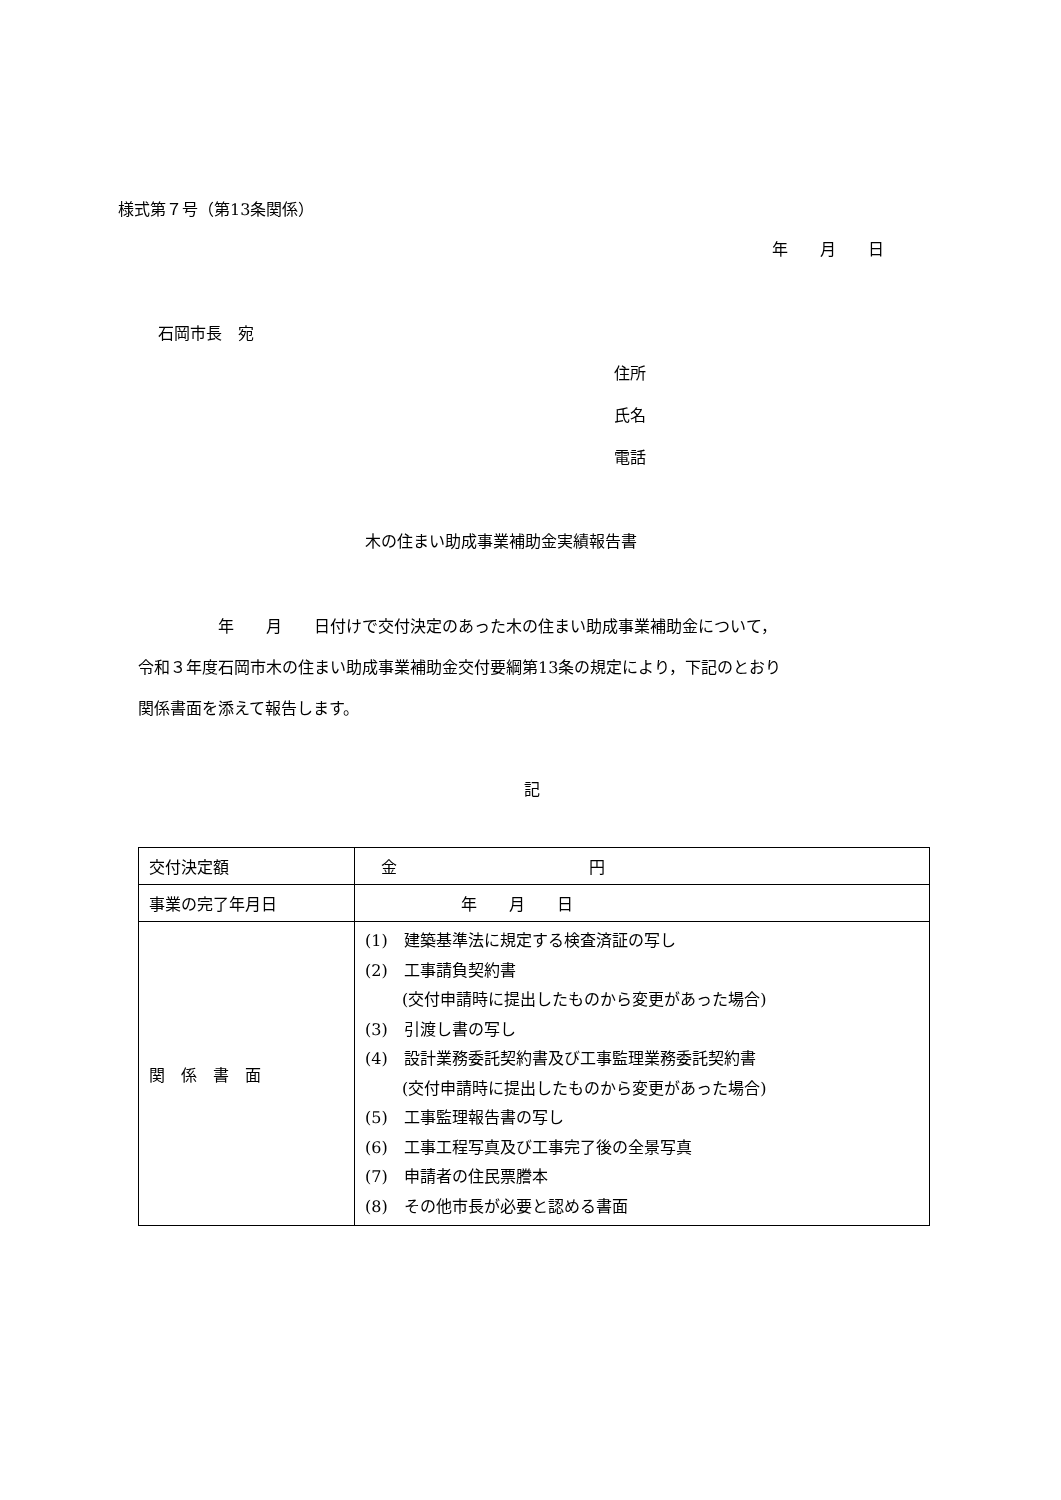様式第７号（第13条関係）
年　　月　　日
石岡市長　宛
住所
氏名
電話
木の住まい助成事業補助金実績報告書
　　　　　年　　月　　日付けで交付決定のあった木の住まい助成事業補助金について， 令和３年度石岡市木の住まい助成事業補助金交付要綱第13条の規定により，下記のとおり 関係書面を添えて報告します。
記
| 交付決定額 | 金 円 |
| 事業の完了年月日 | 年 月 日 |
| 関 係 書 面 | (1) 建築基準法に規定する検査済証の写し (2) 工事請負契約書 (交付申請時に提出したものから変更があった場合) (3) 引渡し書の写し (4) 設計業務委託契約書及び工事監理業務委託契約書 (交付申請時に提出したものから変更があった場合) (5) 工事監理報告書の写し (6) 工事工程写真及び工事完了後の全景写真 (7) 申請者の住民票謄本 (8) その他市長が必要と認める書面 |